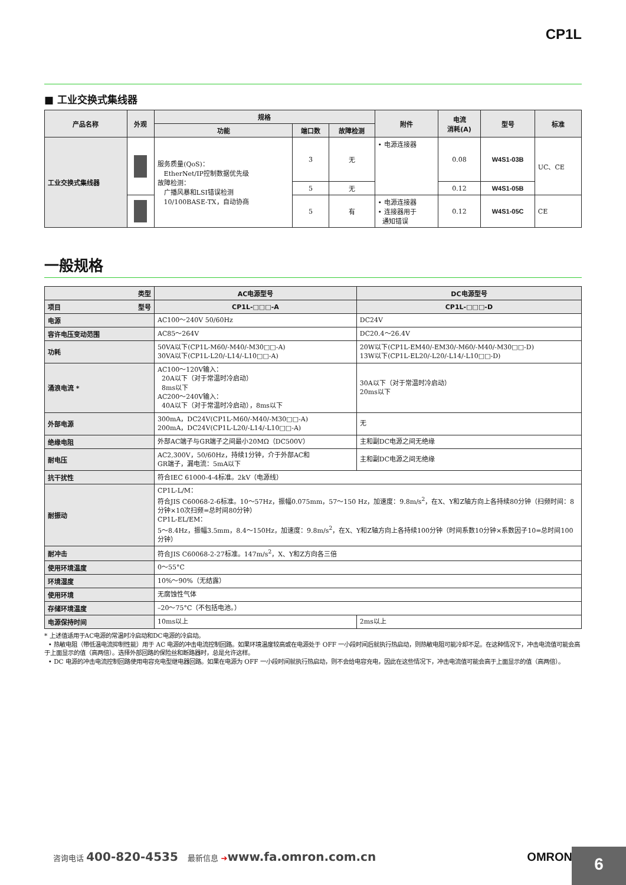CP1L
■ 工业交换式集线器
| 产品名称 | 外观 | 规格 | | | 附件 | 电流 消耗(A) | 型号 | 标准 |
| --- | --- | --- | --- | --- | --- | --- | --- | --- |
| | | 功能 | 端口数 | 故障检测 | | | | |
| 工业交换式集线器 | | 服务质量(QoS)： EtherNet/IP控制数据优先级 故障检测： 广播风暴和LSI错误检测 10/100BASE-TX，自动协商 | 3 | 无 | • 电源连接器 | 0.08 | W4S1-03B | UC、CE |
| | | | 5 | 无 | | 0.12 | W4S1-05B | |
| | | | 5 | 有 | • 电源连接器 • 连接器用于 通知错误 | 0.12 | W4S1-05C | CE |
一般规格
| 类型 | AC电源型号 | DC电源型号 |
| --- | --- | --- |
| 项目 型号 | CP1L-□□□-A | CP1L-□□□-D |
| 电源 | AC100～240V 50/60Hz | DC24V |
| 容许电压变动范围 | AC85～264V | DC20.4～26.4V |
| 功耗 | 50VA以下(CP1L-M60/-M40/-M30□□-A) 30VA以下(CP1L-L20/-L14/-L10□□-A) | 20W以下(CP1L-EM40/-EM30/-M60/-M40/-M30□□-D) 13W以下(CP1L-EL20/-L20/-L14/-L10□□-D) |
| 涌浪电流 * | AC100～120V输入： 20A以下（对于常温时冷启动） 8ms以下 AC200～240V输入： 40A以下（对于常温时冷启动），8ms以下 | 30A以下（对于常温时冷启动） 20ms以下 |
| 外部电源 | 300mA，DC24V(CP1L-M60/-M40/-M30□□-A) 200mA，DC24V(CP1L-L20/-L14/-L10□□-A) | 无 |
| 绝缘电阻 | 外部AC端子与GR端子之间最小20MΩ（DC500V） | 主和副DC电源之间无绝缘 |
| 耐电压 | AC2,300V，50/60Hz，持续1分钟，介于外部AC和 GR端子，漏电流：5mA以下 | 主和副DC电源之间无绝缘 |
| 抗干扰性 | 符合IEC 61000-4-4标准。2kV（电源线） | |
| 耐振动 | CP1L-L/M： 符合JIS C60068-2-6标准。10～57Hz，振幅0.075mm，57～150 Hz，加速度：9.8m/s<sup>2</sup>，在X、Y和Z轴方向上各持续80分钟（扫频时间：8分钟×10次扫频=总时间80分钟） CP1L-EL/EM： 5～8.4Hz，振幅3.5mm，8.4～150Hz，加速度：9.8m/s<sup>2</sup>，在X、Y和Z轴方向上各持续100分钟（时间系数10分钟×系数因子10=总时间100分钟） | |
| 耐冲击 | 符合JIS C60068-2-27标准。147m/s<sup>2</sup>，X、Y和Z方向各三倍 | |
| 使用环境温度 | 0～55°C | |
| 环境湿度 | 10%～90%（无结露） | |
| 使用环境 | 无腐蚀性气体 | |
| 存储环境温度 | –20～75°C（不包括电池。） | |
| 电源保持时间 | 10ms以上 | 2ms以上 |
* 上述值适用于AC电源的常温时冷启动和DC电源的冷启动。
• 热敏电阻（带低温电流抑制性能）用于 AC 电源的冲击电流控制回路。如果环境温度较高或在电源处于 OFF 一小段时间后就执行热启动，则热敏电阻可能冷却不足。在这种情况下，冲击电流值可能会高于上面显示的值（高两倍）。选择外部回路的保险丝和断路器时，总是允许这样。
• DC 电源的冲击电流控制回路使用电容充电型继电器回路。如果在电源为 OFF 一小段时间就执行热启动，则不会给电容充电，因此在这些情况下，冲击电流值可能会高于上面显示的值（高两倍）。
咨询电话 400-820-4535 最新信息 ➔www.fa.omron.com.cn OMRON 6